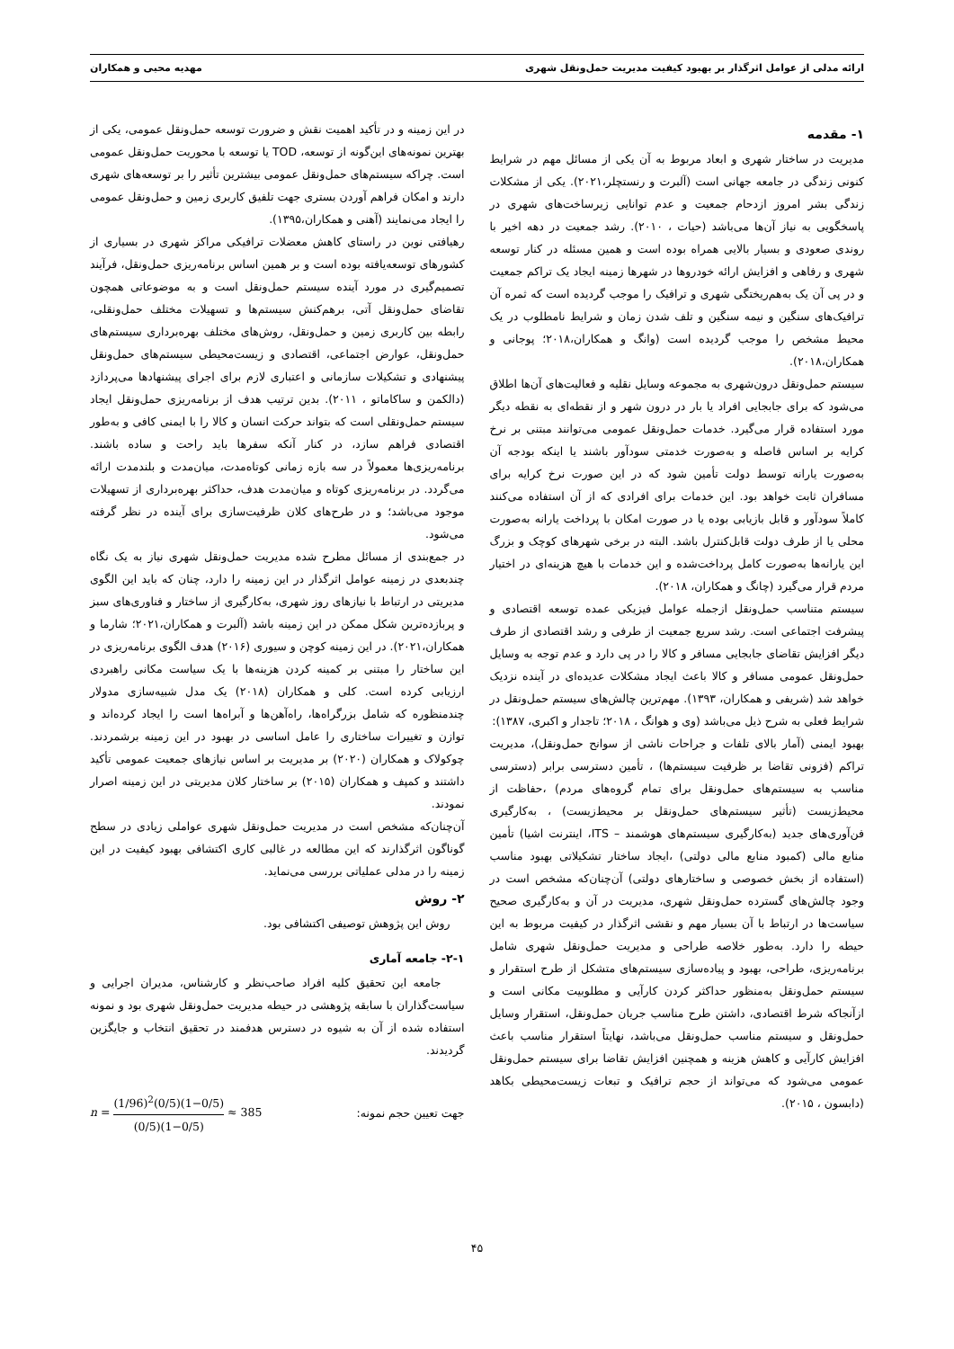ارائه مدلی از عوامل اثرگذار بر بهبود کیفیت مدیریت حمل‌ونقل شهری مهدیه محبی و همکاران
۱- مقدمه
مدیریت در ساختار شهری و ابعاد مربوط به آن یکی از مسائل مهم در شرایط کنونی زندگی در جامعه جهانی است (آلبرت و رنستچلر،۲۰۲۱). یکی از مشکلات زندگی بشر امروز ازدحام جمعیت و عدم توانایی زیرساخت‌های شهری در پاسخگویی به نیاز آن‌ها می‌باشد (حیات ، ۲۰۱۰). رشد جمعیت در دهه اخیر با روندی صعودی و بسیار بالایی همراه بوده است و همین مسئله در کنار توسعه شهری و رفاهی و افزایش ارائه خودروها در شهرها زمینه ایجاد یک تراکم جمعیت و در پی آن یک به‌هم‌ریختگی شهری و ترافیک را موجب گردیده است که ثمره آن ترافیک‌های سنگین و نیمه سنگین و تلف شدن زمان و شرایط نامطلوب در یک محیط مشخص را موجب گردیده است (وانگ و همکاران،۲۰۱۸؛ پوجانی و همکاران،۲۰۱۸).
سیستم حمل‌ونقل درون‌شهری به مجموعه وسایل نقلیه و فعالیت‌های آن‌ها اطلاق می‌شود که برای جابجایی افراد یا بار در درون شهر و از نقطه‌ای به نقطه دیگر مورد استفاده قرار می‌گیرد. خدمات حمل‌ونقل عمومی می‌توانند مبتنی بر نرخ کرایه بر اساس فاصله و به‌صورت خدمتی سودآور باشند یا اینکه بودجه آن به‌صورت یارانه توسط دولت تأمین شود که در این صورت نرخ کرایه برای مسافران ثابت خواهد بود. این خدمات برای افرادی که از آن استفاده می‌کنند کاملاً سودآور و قابل بازیابی بوده یا در صورت امکان با پرداخت یارانه به‌صورت محلی یا از طرف دولت قابل‌کنترل باشد. البته در برخی شهرهای کوچک و بزرگ این یارانه‌ها به‌صورت کامل پرداخت‌شده و این خدمات با هیچ هزینه‌ای در اختیار مردم قرار می‌گیرد (چانگ و همکاران، ۲۰۱۸).
سیستم متناسب حمل‌ونقل ازجمله عوامل فیزیکی عمده توسعه اقتصادی و پیشرفت اجتماعی است. رشد سریع جمعیت از طرفی و رشد اقتصادی از طرف دیگر افزایش تقاضای جابجایی مسافر و کالا را در پی دارد و عدم توجه به وسایل حمل‌ونقل عمومی مسافر و کالا باعث ایجاد مشکلات عدیده‌ای در آینده نزدیک خواهد شد (شریفی و همکاران، ۱۳۹۳). مهم‌ترین چالش‌های سیستم حمل‌ونقل در شرایط فعلی به شرح ذیل می‌باشد (وی و هوانگ ، ۲۰۱۸؛ تاجدار و اکبری، ۱۳۸۷):
بهبود ایمنی (آمار بالای تلفات و جراحات ناشی از سوانح حمل‌ونقل)، مدیریت تراکم (فزونی تقاضا بر ظرفیت سیستم‌ها) ، تأمین دسترسی برابر (دسترسی مناسب به سیستم‌های حمل‌ونقل برای تمام گروه‌های مردم) ،حفاظت از محیط‌زیست (تأثیر سیستم‌های حمل‌ونقل بر محیط‌زیست) ، به‌کارگیری فن‌آوری‌های جدید (به‌کارگیری سیستم‌های هوشمند – ITS، اینترنت اشیا) تأمین منابع مالی (کمبود منابع مالی دولتی) ،ایجاد ساختار تشکیلاتی بهبود مناسب (استفاده از بخش خصوصی و ساختارهای دولتی) آن‌چنان‌که مشخص است در وجود چالش‌های گسترده حمل‌ونقل شهری، مدیریت در آن و به‌کارگیری صحیح سیاست‌ها در ارتباط با آن بسیار مهم و نقشی اثرگذار در کیفیت مربوط به این حیطه را دارد. به‌طور خلاصه طراحی و مدیریت حمل‌ونقل شهری شامل برنامه‌ریزی، طراحی، بهبود و پیاده‌سازی سیستم‌های متشکل از طرح استقرار و سیستم حمل‌ونقل به‌منظور حداکثر کردن کارآیی و مطلوبیت مکانی است و ازآنجاکه شرط اقتصادی، داشتن طرح مناسب جریان حمل‌ونقل، استقرار وسایل حمل‌ونقل و سیستم مناسب حمل‌ونقل می‌باشد، نهایتاً استقرار مناسب باعث افزایش کارآیی و کاهش هزینه و همچنین افزایش تقاضا برای سیستم حمل‌ونقل عمومی می‌شود که می‌تواند از حجم ترافیک و تبعات زیست‌محیطی بکاهد (دابسون ، ۲۰۱۵).
در این زمینه و در تأکید اهمیت نقش و ضرورت توسعه حمل‌ونقل عمومی، یکی از بهترین نمونه‌های این‌گونه از توسعه، TOD یا توسعه با محوریت حمل‌ونقل عمومی است. چراکه سیستم‌های حمل‌ونقل عمومی بیشترین تأثیر را بر توسعه‌های شهری دارند و امکان فراهم آوردن بستری جهت تلفیق کاربری زمین و حمل‌ونقل عمومی را ایجاد می‌نمایند (آهنی و همکاران،۱۳۹۵).
رهیافتی نوین در راستای کاهش معضلات ترافیکی مراکز شهری در بسیاری از کشورهای توسعه‌یافته بوده است و بر همین اساس برنامه‌ریزی حمل‌ونقل، فرآیند تصمیم‌گیری در مورد آینده سیستم حمل‌ونقل است و به موضوعاتی همچون تقاضای حمل‌ونقل آتی، برهم‌کنش سیستم‌ها و تسهیلات مختلف حمل‌ونقلی، رابطه بین کاربری زمین و حمل‌ونقل، روش‌های مختلف بهره‌برداری سیستم‌های حمل‌ونقل، عوارض اجتماعی، اقتصادی و زیست‌محیطی سیستم‌های حمل‌ونقل پیشنهادی و تشکیلات سازمانی و اعتباری لازم برای اجرای پیشنهادها می‌پردازد (دالکمن و ساکاماتو ، ۲۰۱۱). بدین ترتیب هدف از برنامه‌ریزی حمل‌ونقل ایجاد سیستم حمل‌ونقلی است که بتواند حرکت انسان و کالا را با ایمنی کافی و به‌طور اقتصادی فراهم سازد، در کنار آنکه سفرها باید راحت و ساده باشند. برنامه‌ریزی‌ها معمولاً در سه بازه زمانی کوتاه‌مدت، میان‌مدت و بلندمدت ارائه می‌گردد. در برنامه‌ریزی کوتاه و میان‌مدت هدف، حداکثر بهره‌برداری از تسهیلات موجود می‌باشد؛ و در طرح‌های کلان ظرفیت‌سازی برای آینده در نظر گرفته می‌شود.
در جمع‌بندی از مسائل مطرح شده مدیریت حمل‌ونقل شهری نیاز به یک نگاه چندبعدی در زمینه عوامل اثرگذار در این زمینه را دارد، چنان که باید این الگوی مدیریتی در ارتباط با نیازهای روز شهری، به‌کارگیری از ساختار و فناوری‌های سبز و پربازده‌ترین شکل ممکن در این زمینه باشد (آلبرت و همکاران،۲۰۲۱؛ شارما و همکاران،۲۰۲۱). در این زمینه کوچن و سیوری (۲۰۱۶) هدف الگوی برنامه‌ریزی در این ساختار را مبتنی بر کمینه کردن هزینه‌ها با یک سیاست مکانی راهبردی ارزیابی کرده است. کلی و همکاران (۲۰۱۸) یک مدل شبیه‌سازی مدولار چندمنظوره که شامل بزرگراه‌ها، راه‌آهن‌ها و آبراه‌ها است را ایجاد کرده‌اند و توازن و تغییرات ساختاری را عامل اساسی در بهبود در این زمینه برشمردند. چوکولاک و همکاران (۲۰۲۰) بر مدیریت بر اساس نیازهای جمعیت عمومی تأکید داشتند و کمپف و همکاران (۲۰۱۵) بر ساختار کلان مدیریتی در این زمینه اصرار نمودند.
آن‌چنان‌که مشخص است در مدیریت حمل‌ونقل شهری عواملی زیادی در سطح گوناگون اثرگذارند که این مطالعه در غالبی کاری اکتشافی بهبود کیفیت در این زمینه را در مدلی عملیاتی بررسی می‌نماید.
۲- روش
روش این پژوهش توصیفی اکتشافی بود.
۲-۱- جامعه آماری
جامعه این تحقیق کلیه افراد صاحب‌نظر و کارشناس، مدیران اجرایی و سیاست‌گذاران با سابقه پژوهشی در حیطه مدیریت حمل‌ونقل شهری بود و نمونه استفاده شده از آن به شیوه در دسترس هدفمند در تحقیق انتخاب و جایگزین گردیدند.
n = (1/96)<sup>2</sup>(0/5)(1−0/5) (0/5)(1−0/5) ≈ 385 جهت تعیین حجم نمونه:
۴۵